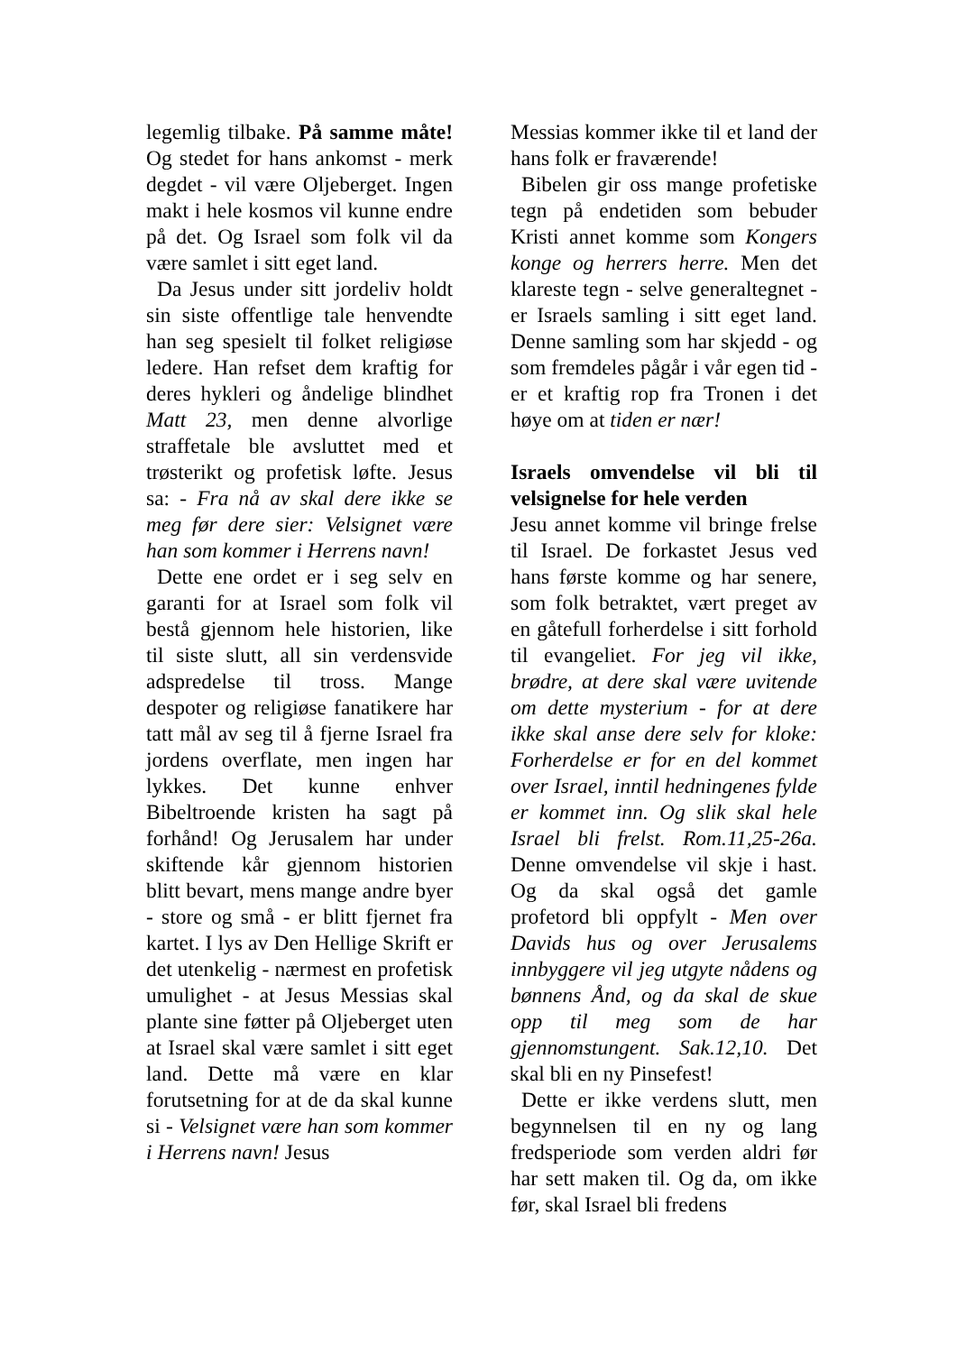legemlig tilbake. På samme måte! Og stedet for hans ankomst - merk degdet - vil være Olje­berget. Ingen makt i hele kosmos vil kunne endre på det. Og Israel som folk vil da være samlet i sitt eget land.
Da Jesus under sitt jordeliv holdt sin siste offentlige tale henvendte han seg spesielt til folket religiøse ledere. Han refset dem kraftig for deres hykleri og åndelige blindhet Matt 23, men denne alvorlige straffetale ble avsluttet med et trøsterikt og profetisk løfte. Jesus sa: - Fra nå av skal dere ikke se meg før dere sier: Velsignet være han som kommer i Herrens navn!
Dette ene ordet er i seg selv en garanti for at Israel som folk vil bestå gjennom hele historien, like til siste slutt, all sin verdensvide adspredelse til tross. Mange despoter og religiøse fanatikere har tatt mål av seg til å fjerne Israel fra jordens overflate, men ingen har lykkes. Det kunne enhver Bibeltroende kristen ha sagt på forhånd! Og Jerusalem har under skiftende kår gjennom historien blitt bevart, mens mange andre byer - store og små - er blitt fjernet fra kartet. I lys av Den Hellige Skrift er det utenkelig - nærmest en profetisk umulighet - at Jesus Messias skal plante sine føtter på Oljeberget uten at Israel skal være samlet i sitt eget land. Dette må være en klar forutsetning for at de da skal kunne si - Velsignet være han som kommer i Herrens navn! Jesus
Messias kommer ikke til et land der hans folk er fraværende!
Bibelen gir oss mange profetiske tegn på endetiden som bebuder Kristi annet komme som Kongers konge og herrers herre. Men det klareste tegn - selve generaltegnet - er Israels samling i sitt eget land. Denne samling som har skjedd - og som fremdeles pågår i vår egen tid - er et kraftig rop fra Tronen i det høye om at tiden er nær!
Israels omvendelse vil bli til velsignelse for hele verden
Jesu annet komme vil bringe frelse til Israel. De forkastet Jesus ved hans første komme og har senere, som folk betraktet, vært preget av en gåtefull forherdelse i sitt forhold til evangeliet. For jeg vil ikke, brødre, at dere skal være uvitende om dette mysterium - for at dere ikke skal anse dere selv for kloke: Forherdelse er for en del kommet over Israel, inntil hedningenes fylde er kommet inn. Og slik skal hele Israel bli frelst. Rom.11,25-26a. Denne om­vendelse vil skje i hast. Og da skal også det gamle profetord bli oppfylt - Men over Davids hus og over Jerusalems innbyggere vil jeg utgyte nådens og bønnens Ånd, og da skal de skue opp til meg som de har gjennomstungent. Sak.12,10. Det skal bli en ny Pinsefest!
Dette er ikke verdens slutt, men begynnelsen til en ny og lang fredsperiode som verden aldri før har sett maken til. Og da, om ikke før, skal Israel bli fredens